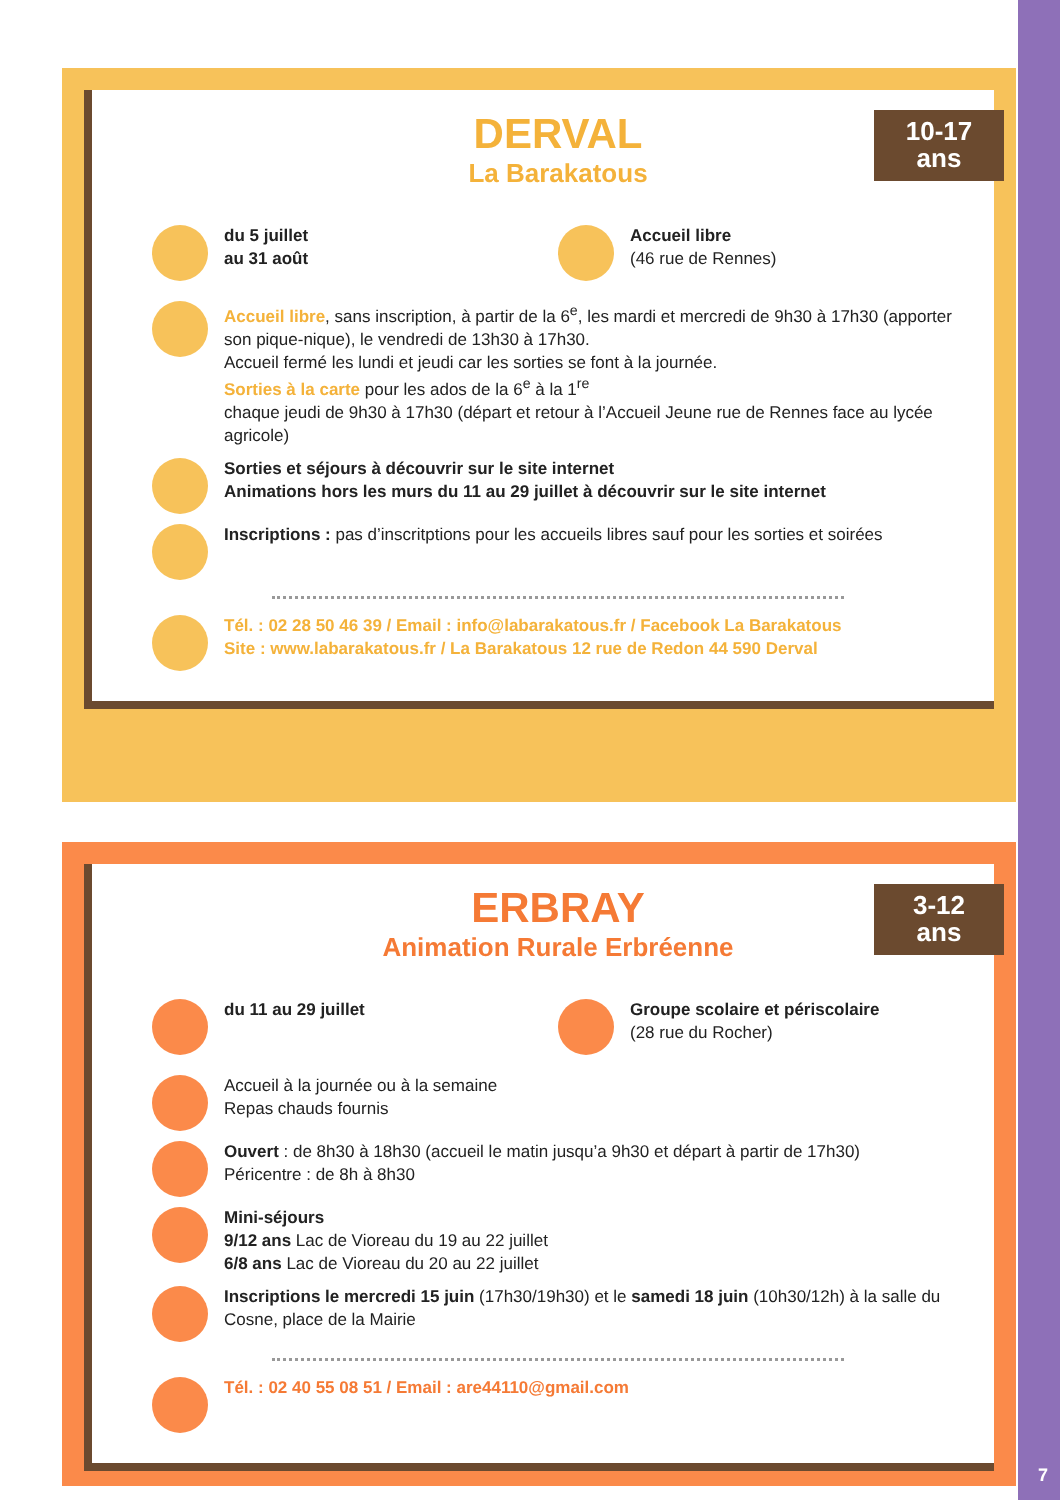10-17
ans
DERVAL
La Barakatous
du 5 juillet
au 31 août
Accueil libre
(46 rue de Rennes)
Accueil libre, sans inscription, à partir de la 6<sup>e</sup>, les mardi et mercredi de 9h30 à 17h30 (apporter son pique-nique), le vendredi de 13h30 à 17h30.
Accueil fermé les lundi et jeudi car les sorties se font à la journée.
Sorties à la carte pour les ados de la 6<sup>e</sup> à la 1<sup>re</sup>
chaque jeudi de 9h30 à 17h30 (départ et retour à l’Accueil Jeune rue de Rennes face au lycée agricole)
Sorties et séjours à découvrir sur le site internet
Animations hors les murs du 11 au 29 juillet à découvrir sur le site internet
Inscriptions : pas d’inscritptions pour les accueils libres sauf pour les sorties et soirées
Tél. : 02 28 50 46 39 / Email : info@labarakatous.fr / Facebook La Barakatous
Site : www.labarakatous.fr / La Barakatous 12 rue de Redon 44 590 Derval
3-12
ans
ERBRAY
Animation Rurale Erbréenne
du 11 au 29 juillet Groupe scolaire et périscolaire
(28 rue du Rocher)
Accueil à la journée ou à la semaine
Repas chauds fournis
Ouvert : de 8h30 à 18h30 (accueil le matin jusqu’a 9h30 et départ à partir de 17h30)
Péricentre : de 8h à 8h30
Mini-séjours
9/12 ans Lac de Vioreau du 19 au 22 juillet
6/8 ans Lac de Vioreau du 20 au 22 juillet
Inscriptions le mercredi 15 juin (17h30/19h30) et le samedi 18 juin (10h30/12h) à la salle du Cosne, place de la Mairie
Tél. : 02 40 55 08 51 / Email : are44110@gmail.com
7